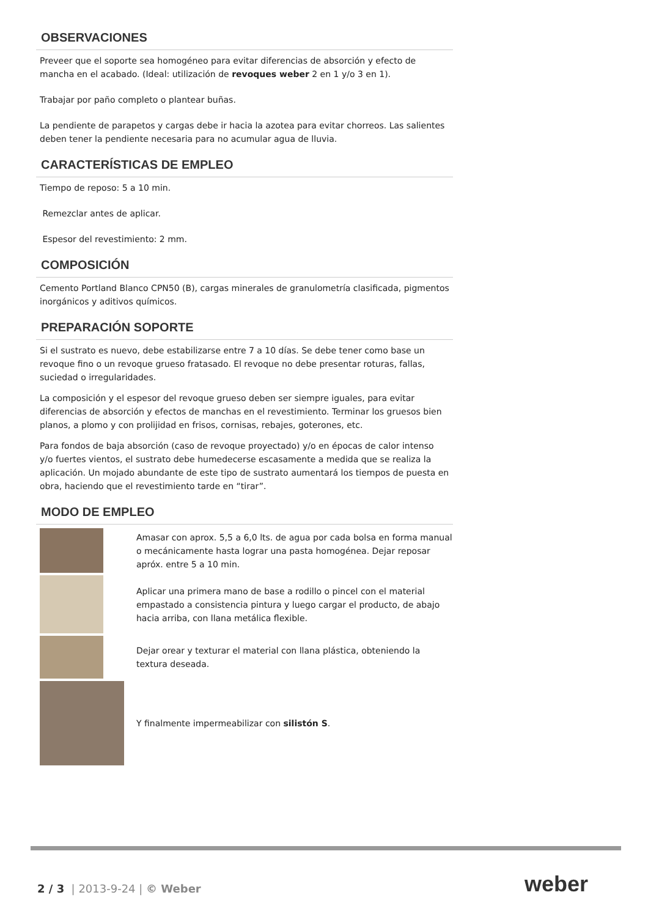OBSERVACIONES
Preveer que el soporte sea homogéneo para evitar diferencias de absorción y efecto de mancha en el acabado. (Ideal: utilización de revoques weber 2 en 1 y/o 3 en 1).
Trabajar por paño completo o plantear buñas.
La pendiente de parapetos y cargas debe ir hacia la azotea para evitar chorreos. Las salientes deben tener la pendiente necesaria para no acumular agua de lluvia.
CARACTERÍSTICAS DE EMPLEO
Tiempo de reposo: 5 a 10 min.
Remezclar antes de aplicar.
Espesor del revestimiento: 2 mm.
COMPOSICIÓN
Cemento Portland Blanco CPN50 (B), cargas minerales de granulometría clasificada, pigmentos inorgánicos y aditivos químicos.
PREPARACIÓN SOPORTE
Si el sustrato es nuevo, debe estabilizarse entre 7 a 10 días. Se debe tener como base un revoque fino o un revoque grueso fratasado. El revoque no debe presentar roturas, fallas, suciedad o irregularidades.
La composición y el espesor del revoque grueso deben ser siempre iguales, para evitar diferencias de absorción y efectos de manchas en el revestimiento. Terminar los gruesos bien planos, a plomo y con prolijidad en frisos, cornisas, rebajes, goterones, etc.
Para fondos de baja absorción (caso de revoque proyectado) y/o en épocas de calor intenso y/o fuertes vientos, el sustrato debe humedecerse escasamente a medida que se realiza la aplicación. Un mojado abundante de este tipo de sustrato aumentará los tiempos de puesta en obra, haciendo que el revestimiento tarde en “tirar”.
MODO DE EMPLEO
Amasar con aprox. 5,5 a 6,0 lts. de agua por cada bolsa en forma manual o mecánicamente hasta lograr una pasta homogénea. Dejar reposar apróx. entre 5 a 10 min.
Aplicar una primera mano de base a rodillo o pincel con el material empastado a consistencia pintura y luego cargar el producto, de abajo hacia arriba, con llana metálica flexible.
Dejar orear y texturar el material con llana plástica, obteniendo la textura deseada.
Y finalmente impermeabilizar con silistón S.
2 / 3 | 2013-9-24 | © Weber weber